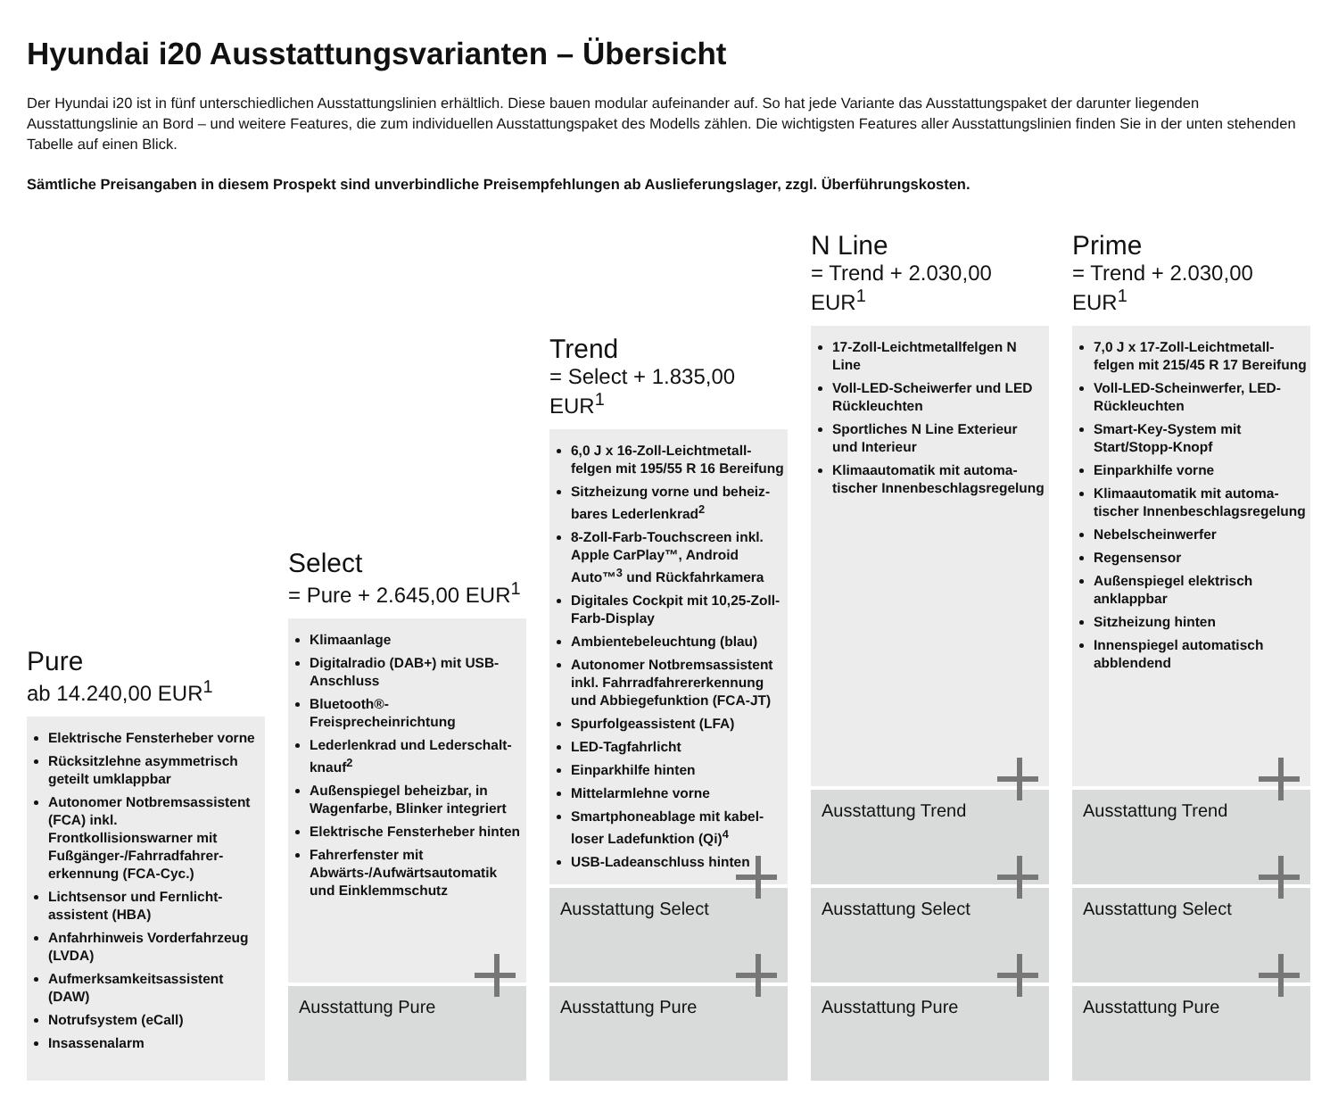Hyundai i20 Ausstattungsvarianten – Übersicht
Der Hyundai i20 ist in fünf unterschiedlichen Ausstattungslinien erhältlich. Diese bauen modular aufeinander auf. So hat jede Variante das Ausstattungspaket der darunter liegenden Ausstattungslinie an Bord – und weitere Features, die zum individuellen Ausstattungspaket des Modells zählen. Die wichtigsten Features aller Ausstattungslinien finden Sie in der unten stehenden Tabelle auf einen Blick.
Sämtliche Preisangaben in diesem Prospekt sind unverbindliche Preisempfehlungen ab Auslieferungslager, zzgl. Überführungskosten.
Pure
ab 14.240,00 EUR<sup>1</sup>
Elektrische Fensterheber vorne
Rücksitzlehne asymmetrisch geteilt umklappbar
Autonomer Notbremsassistent (FCA) inkl. Frontkollisionswarner mit Fußgänger-/Fahrradfahrer­erkennung (FCA-Cyc.)
Lichtsensor und Fernlicht­assistent (HBA)
Anfahrhinweis Vorderfahrzeug (LVDA)
Aufmerksamkeitsassistent (DAW)
Notrufsystem (eCall)
Insassenalarm
Select
= Pure + 2.645,00 EUR<sup>1</sup>
Klimaanlage
Digitalradio (DAB+) mit USB-Anschluss
Bluetooth®-Freisprecheinrichtung
Lederlenkrad und Lederschalt­knauf<sup>2</sup>
Außenspiegel beheizbar, in Wagenfarbe, Blinker integriert
Elektrische Fensterheber hinten
Fahrerfenster mit Abwärts-/Aufwärtsautomatik und Ein­klemmschutz
Ausstattung Pure
Trend
= Select + 1.835,00 EUR<sup>1</sup>
6,0 J x 16-Zoll-Leichtmetall­felgen mit 195/55 R 16 Bereifung
Sitzheizung vorne und beheiz­bares Lederlenkrad<sup>2</sup>
8-Zoll-Farb-Touchscreen inkl. Apple CarPlay™, Android Auto™<sup>3</sup> und Rückfahrkamera
Digitales Cockpit mit 10,25-Zoll-Farb-Display
Ambientebeleuchtung (blau)
Autonomer Notbremsassistent inkl. Fahrradfahrererkennung und Abbiegefunktion (FCA-JT)
Spurfolgeassistent (LFA)
LED-Tagfahrlicht
Einparkhilfe hinten
Mittelarmlehne vorne
Smartphoneablage mit kabel­loser Ladefunktion (Qi)<sup>4</sup>
USB-Ladeanschluss hinten
Ausstattung Select
Ausstattung Pure
N Line
= Trend + 2.030,00 EUR<sup>1</sup>
17-Zoll-Leichtmetallfelgen N Line
Voll-LED-Scheiwerfer und LED Rückleuchten
Sportliches N Line Exterieur und Interieur
Klimaautomatik mit automa­tischer Innenbeschlagsregelung
Ausstattung Trend
Ausstattung Select
Ausstattung Pure
Prime
= Trend + 2.030,00 EUR<sup>1</sup>
7,0 J x 17-Zoll-Leichtmetall­felgen mit 215/45 R 17 Bereifung
Voll-LED-Scheinwerfer, LED-Rückleuchten
Smart-Key-System mit Start/Stopp-Knopf
Einparkhilfe vorne
Klimaautomatik mit automa­tischer Innenbeschlagsregelung
Nebelscheinwerfer
Regensensor
Außenspiegel elektrisch anklappbar
Sitzheizung hinten
Innenspiegel automatisch abblendend
Ausstattung Trend
Ausstattung Select
Ausstattung Pure